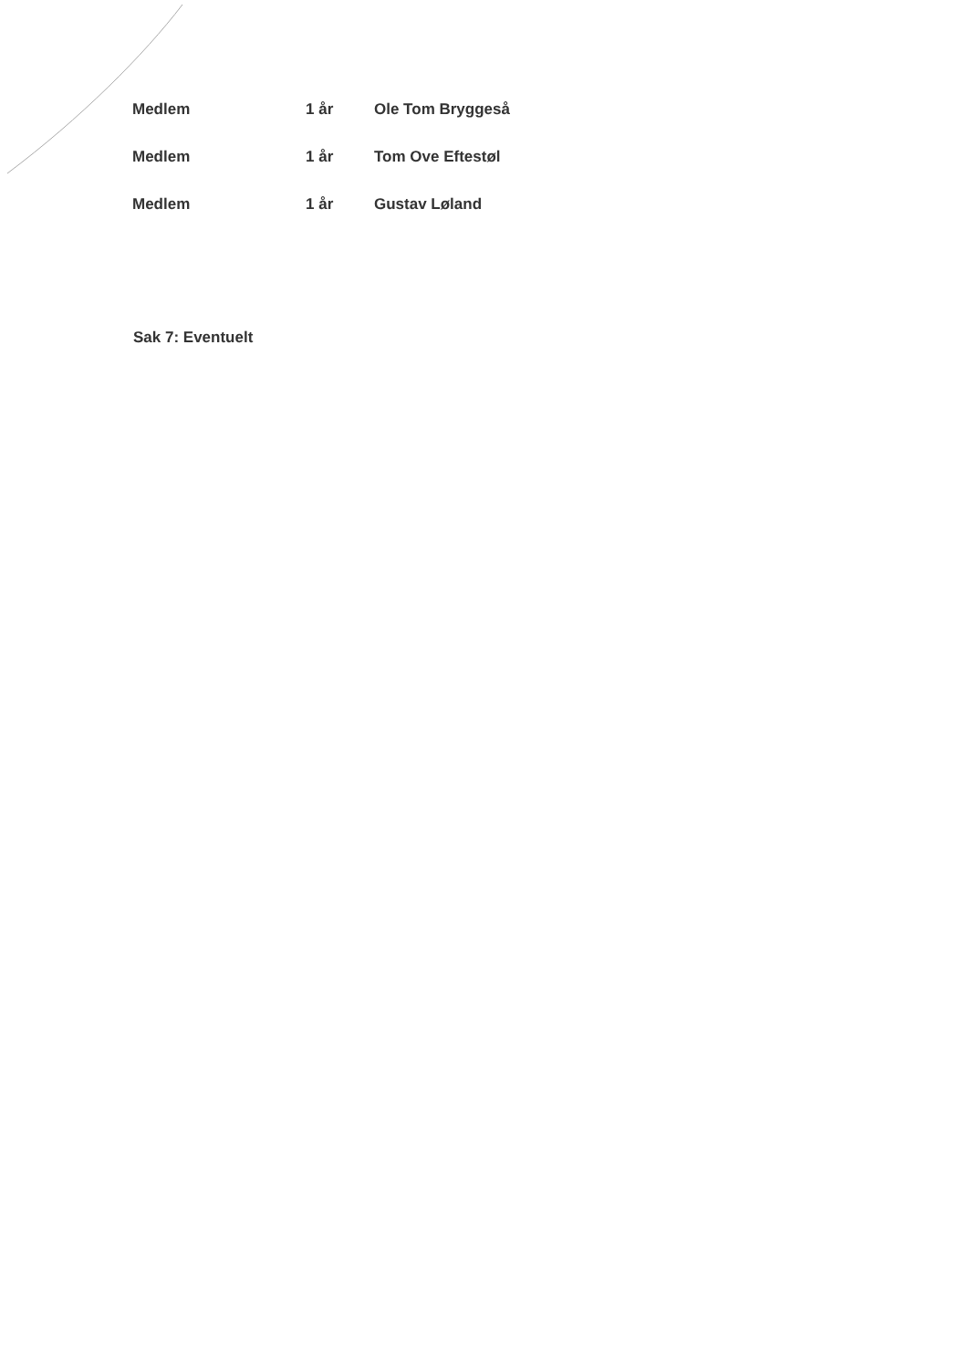| Medlem | 1 år | Ole Tom Bryggeså |
| Medlem | 1 år | Tom Ove Eftestøl |
| Medlem | 1 år | Gustav Løland |
Sak 7: Eventuelt